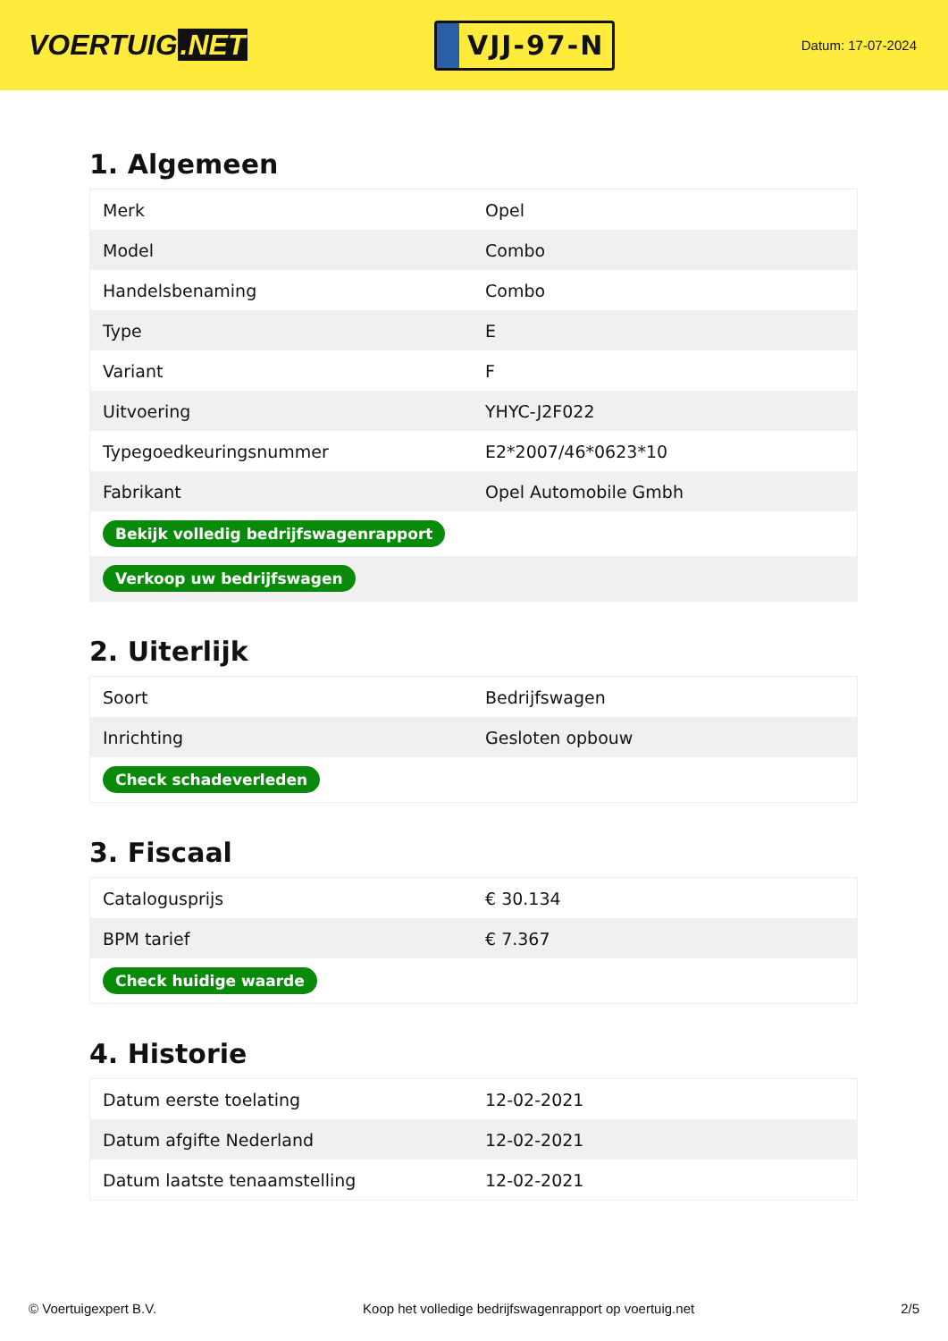VOERTUIG.NET
VJJ-97-N
Datum: 17-07-2024
1. Algemeen
| Merk | Opel |
| Model | Combo |
| Handelsbenaming | Combo |
| Type | E |
| Variant | F |
| Uitvoering | YHYC-J2F022 |
| Typegoedkeuringsnummer | E2*2007/46*0623*10 |
| Fabrikant | Opel Automobile Gmbh |
| Bekijk volledig bedrijfswagenrapport | |
| Verkoop uw bedrijfswagen | |
2. Uiterlijk
| Soort | Bedrijfswagen |
| Inrichting | Gesloten opbouw |
| Check schadeverleden | |
3. Fiscaal
| Catalogusprijs | € 30.134 |
| BPM tarief | € 7.367 |
| Check huidige waarde | |
4. Historie
| Datum eerste toelating | 12-02-2021 |
| Datum afgifte Nederland | 12-02-2021 |
| Datum laatste tenaamstelling | 12-02-2021 |
© Voertuigexpert B.V. Koop het volledige bedrijfswagenrapport op voertuig.net 2/5